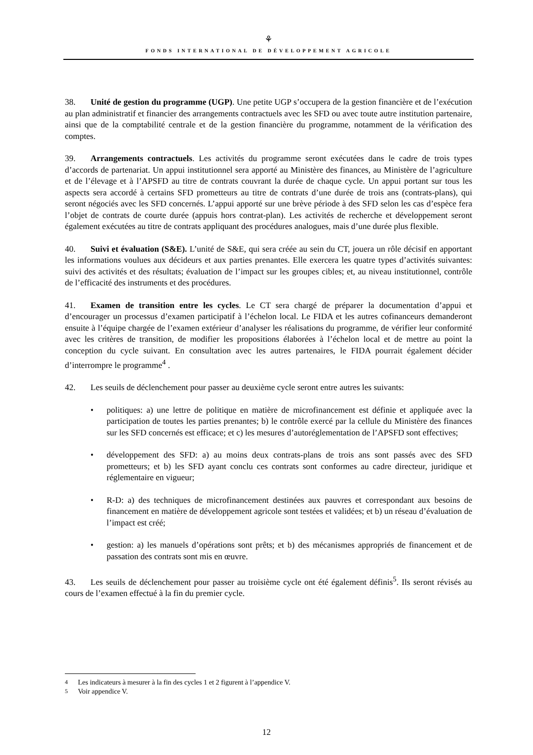⚘
FONDS INTERNATIONAL DE DÉVELOPPEMENT AGRICOLE
38. Unité de gestion du programme (UGP). Une petite UGP s’occupera de la gestion financière et de l’exécution au plan administratif et financier des arrangements contractuels avec les SFD ou avec toute autre institution partenaire, ainsi que de la comptabilité centrale et de la gestion financière du programme, notamment de la vérification des comptes.
39. Arrangements contractuels. Les activités du programme seront exécutées dans le cadre de trois types d’accords de partenariat. Un appui institutionnel sera apporté au Ministère des finances, au Ministère de l’agriculture et de l’élevage et à l’APSFD au titre de contrats couvrant la durée de chaque cycle. Un appui portant sur tous les aspects sera accordé à certains SFD prometteurs au titre de contrats d’une durée de trois ans (contrats-plans), qui seront négociés avec les SFD concernés. L’appui apporté sur une brève période à des SFD selon les cas d’espèce fera l’objet de contrats de courte durée (appuis hors contrat-plan). Les activités de recherche et développement seront également exécutées au titre de contrats appliquant des procédures analogues, mais d’une durée plus flexible.
40. Suivi et évaluation (S&E). L’unité de S&E, qui sera créée au sein du CT, jouera un rôle décisif en apportant les informations voulues aux décideurs et aux parties prenantes. Elle exercera les quatre types d’activités suivantes: suivi des activités et des résultats; évaluation de l’impact sur les groupes cibles; et, au niveau institutionnel, contrôle de l’efficacité des instruments et des procédures.
41. Examen de transition entre les cycles. Le CT sera chargé de préparer la documentation d’appui et d’encourager un processus d’examen participatif à l’échelon local. Le FIDA et les autres cofinanceurs demanderont ensuite à l’équipe chargée de l’examen extérieur d’analyser les réalisations du programme, de vérifier leur conformité avec les critères de transition, de modifier les propositions élaborées à l’échelon local et de mettre au point la conception du cycle suivant. En consultation avec les autres partenaires, le FIDA pourrait également décider d’interrompre le programme<sup>4</sup> .
42. Les seuils de déclenchement pour passer au deuxième cycle seront entre autres les suivants:
• politiques: a) une lettre de politique en matière de microfinancement est définie et appliquée avec la participation de toutes les parties prenantes; b) le contrôle exercé par la cellule du Ministère des finances sur les SFD concernés est efficace; et c) les mesures d’autoréglementation de l’APSFD sont effectives;
• développement des SFD: a) au moins deux contrats-plans de trois ans sont passés avec des SFD prometteurs; et b) les SFD ayant conclu ces contrats sont conformes au cadre directeur, juridique et réglementaire en vigueur;
• R-D: a) des techniques de microfinancement destinées aux pauvres et correspondant aux besoins de financement en matière de développement agricole sont testées et validées; et b) un réseau d’évaluation de l’impact est créé;
• gestion: a) les manuels d’opérations sont prêts; et b) des mécanismes appropriés de financement et de passation des contrats sont mis en œuvre.
43. Les seuils de déclenchement pour passer au troisième cycle ont été également définis<sup>5</sup>. Ils seront révisés au cours de l’examen effectué à la fin du premier cycle.
<sup>4</sup> Les indicateurs à mesurer à la fin des cycles 1 et 2 figurent à l’appendice V.
<sup>5</sup> Voir appendice V.
12